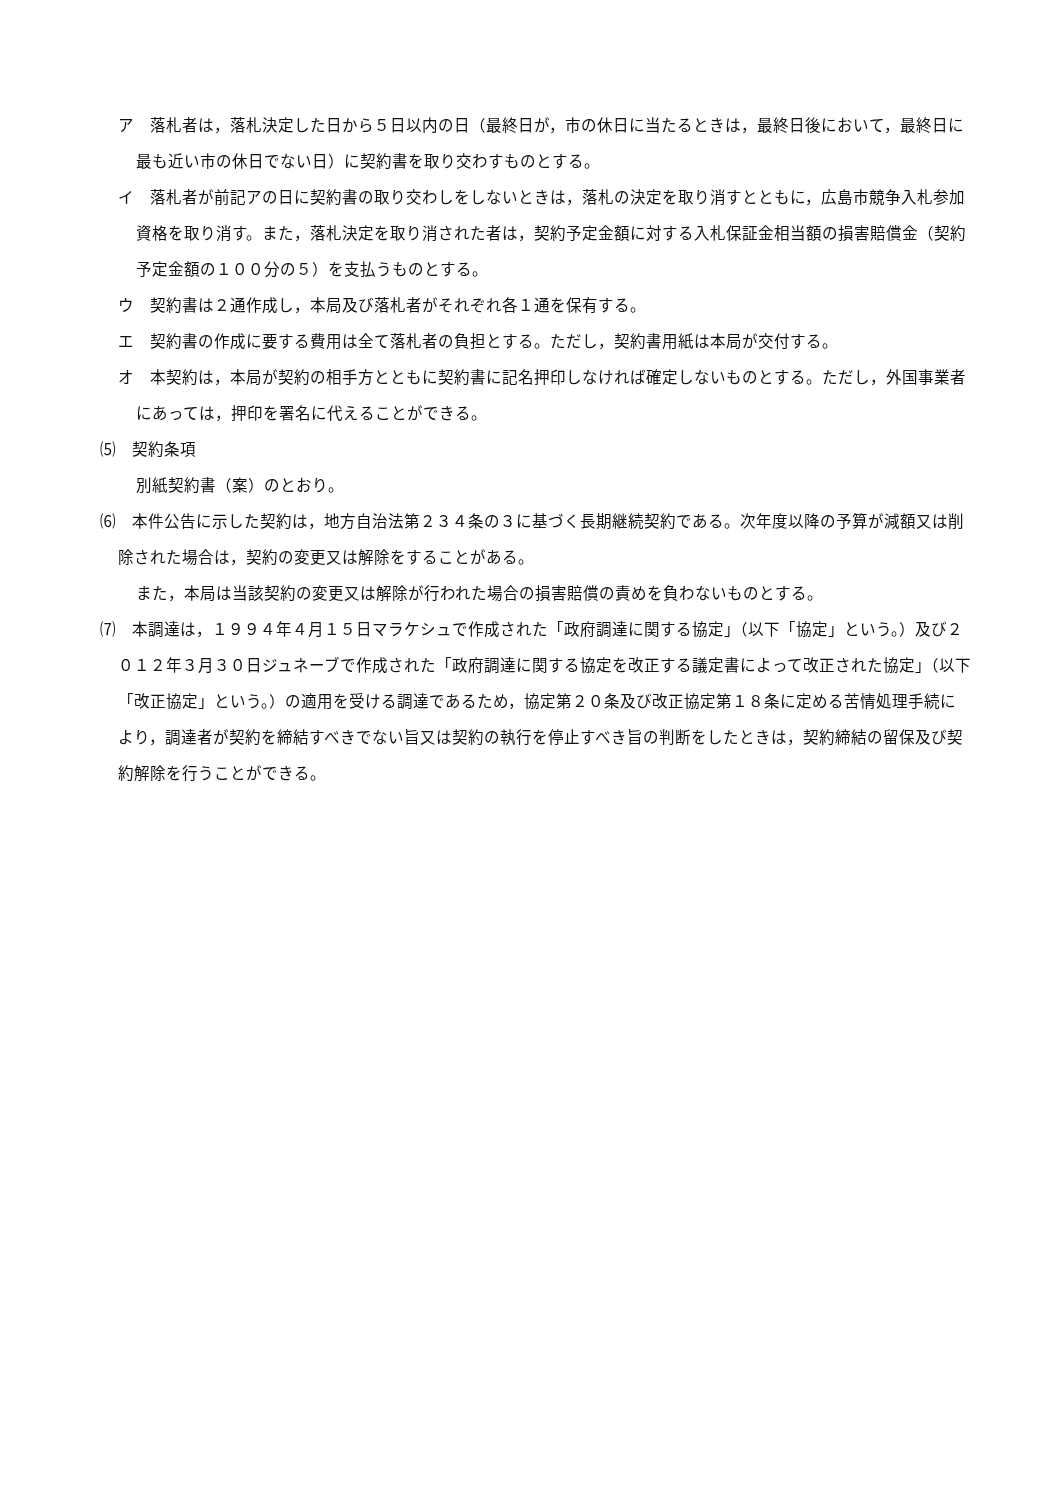ア　落札者は，落札決定した日から５日以内の日（最終日が，市の休日に当たるときは，最終日後において，最終日に最も近い市の休日でない日）に契約書を取り交わすものとする。
イ　落札者が前記アの日に契約書の取り交わしをしないときは，落札の決定を取り消すとともに，広島市競争入札参加資格を取り消す。また，落札決定を取り消された者は，契約予定金額に対する入札保証金相当額の損害賠償金（契約予定金額の１００分の５）を支払うものとする。
ウ　契約書は２通作成し，本局及び落札者がそれぞれ各１通を保有する。
エ　契約書の作成に要する費用は全て落札者の負担とする。ただし，契約書用紙は本局が交付する。
オ　本契約は，本局が契約の相手方とともに契約書に記名押印しなければ確定しないものとする。ただし，外国事業者にあっては，押印を署名に代えることができる。
⑸　契約条項
別紙契約書（案）のとおり。
⑹　本件公告に示した契約は，地方自治法第２３４条の３に基づく長期継続契約である。次年度以降の予算が減額又は削除された場合は，契約の変更又は解除をすることがある。
また，本局は当該契約の変更又は解除が行われた場合の損害賠償の責めを負わないものとする。
⑺　本調達は，１９９４年４月１５日マラケシュで作成された「政府調達に関する協定」（以下「協定」という。）及び２０１２年３月３０日ジュネーブで作成された「政府調達に関する協定を改正する議定書によって改正された協定」（以下「改正協定」という。）の適用を受ける調達であるため，協定第２０条及び改正協定第１８条に定める苦情処理手続により，調達者が契約を締結すべきでない旨又は契約の執行を停止すべき旨の判断をしたときは，契約締結の留保及び契約解除を行うことができる。